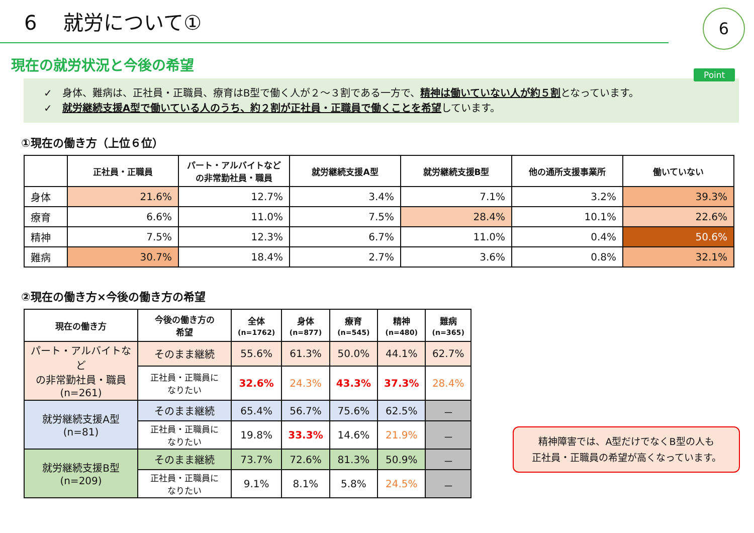6　 就労について①
6
現在の就労状況と今後の希望
Point
✓　身体、難病は、正社員・正職員、療育はB型で働く人が２～３割である一方で、精神は働いていない人が約５割となっています。
✓　就労継続支援A型で働いている人のうち、約２割が正社員・正職員で働くことを希望しています。
①現在の働き方（上位６位）
| | 正社員・正職員 | パート・アルバイトなど の非常勤社員・職員 | 就労継続支援A型 | 就労継続支援B型 | 他の通所支援事業所 | 働いていない |
| --- | --- | --- | --- | --- | --- | --- |
| 身体 | 21.6% | 12.7% | 3.4% | 7.1% | 3.2% | 39.3% |
| 療育 | 6.6% | 11.0% | 7.5% | 28.4% | 10.1% | 22.6% |
| 精神 | 7.5% | 12.3% | 6.7% | 11.0% | 0.4% | 50.6% |
| 難病 | 30.7% | 18.4% | 2.7% | 3.6% | 0.8% | 32.1% |
②現在の働き方×今後の働き方の希望
| 現在の働き方 | 今後の働き方の 希望 | 全体 (n=1762) | 身体 (n=877) | 療育 (n=545) | 精神 (n=480) | 難病 (n=365) |
| --- | --- | --- | --- | --- | --- | --- |
| パート・アルバイトなど の非常勤社員・職員 (n=261) | そのまま継続 | 55.6% | 61.3% | 50.0% | 44.1% | 62.7% |
| | 正社員・正職員に なりたい | 32.6% | 24.3% | 43.3% | 37.3% | 28.4% |
| 就労継続支援A型 (n=81) | そのまま継続 | 65.4% | 56.7% | 75.6% | 62.5% | － |
| | 正社員・正職員に なりたい | 19.8% | 33.3% | 14.6% | 21.9% | － |
| 就労継続支援B型 (n=209) | そのまま継続 | 73.7% | 72.6% | 81.3% | 50.9% | － |
| | 正社員・正職員に なりたい | 9.1% | 8.1% | 5.8% | 24.5% | － |
精神障害では、A型だけでなくB型の人も
正社員・正職員の希望が高くなっています。